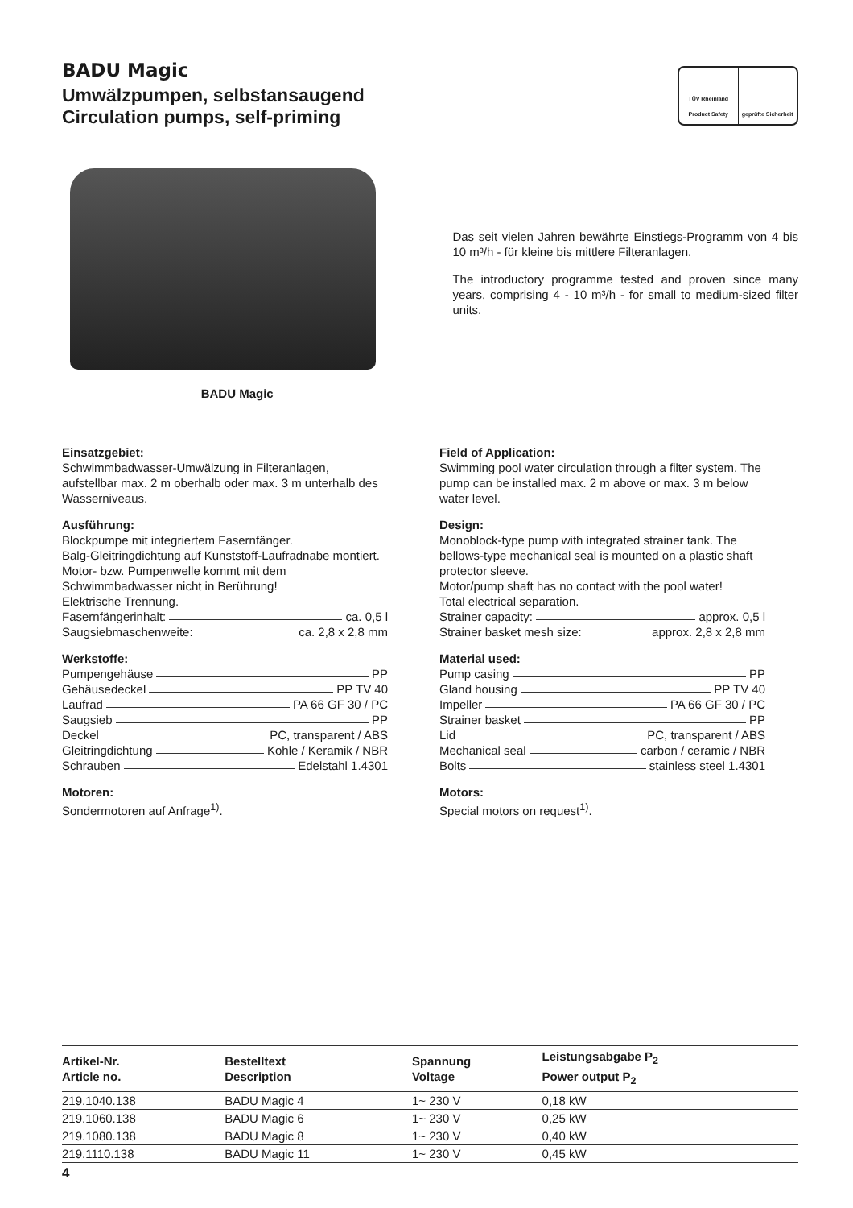BADU Magic
Umwälzpumpen, selbstansaugend
Circulation pumps, self-priming
TÜV Rheinland Product Safety geprüfte Sicherheit
BADU Magic
Das seit vielen Jahren bewährte Einstiegs-Programm von 4 bis 10 m³/h - für kleine bis mittlere Filteranlagen.
The introductory programme tested and proven since many years, comprising 4 - 10 m³/h - for small to medium-sized filter units.
Einsatzgebiet:
Schwimmbadwasser-Umwälzung in Filteranlagen, aufstellbar max. 2 m oberhalb oder max. 3 m unterhalb des Wasserniveaus.
Ausführung:
Blockpumpe mit integriertem Fasernfänger.
Balg-Gleitringdichtung auf Kunststoff-Laufradnabe montiert.
Motor- bzw. Pumpenwelle kommt mit dem Schwimmbadwasser nicht in Berührung!
Elektrische Trennung.
Fasernfängerinhalt: ca. 0,5 l
Saugsiebmaschenweite: ca. 2,8 x 2,8 mm
Werkstoffe:
Pumpengehäuse PP
Gehäusedeckel PP TV 40
Laufrad PA 66 GF 30 / PC
Saugsieb PP
Deckel PC, transparent / ABS
Gleitringdichtung Kohle / Keramik / NBR
Schrauben Edelstahl 1.4301
Motoren:
Sondermotoren auf Anfrage<sup>1)</sup>.
Field of Application:
Swimming pool water circulation through a filter system. The pump can be installed max. 2 m above or max. 3 m below water level.
Design:
Monoblock-type pump with integrated strainer tank. The bellows-type mechanical seal is mounted on a plastic shaft protector sleeve.
Motor/pump shaft has no contact with the pool water!
Total electrical separation.
Strainer capacity: approx. 0,5 l
Strainer basket mesh size: approx. 2,8 x 2,8 mm
Material used:
Pump casing PP
Gland housing PP TV 40
Impeller PA 66 GF 30 / PC
Strainer basket PP
Lid PC, transparent / ABS
Mechanical seal carbon / ceramic / NBR
Bolts stainless steel 1.4301
Motors:
Special motors on request<sup>1)</sup>.
| Artikel-Nr. Article no. | Bestelltext Description | Spannung Voltage | Leistungsabgabe P<sub>2</sub> Power output P<sub>2</sub> |
| --- | --- | --- | --- |
| 219.1040.138 | BADU Magic 4 | 1~ 230 V | 0,18 kW |
| 219.1060.138 | BADU Magic 6 | 1~ 230 V | 0,25 kW |
| 219.1080.138 | BADU Magic 8 | 1~ 230 V | 0,40 kW |
| 219.1110.138 | BADU Magic 11 | 1~ 230 V | 0,45 kW |
4